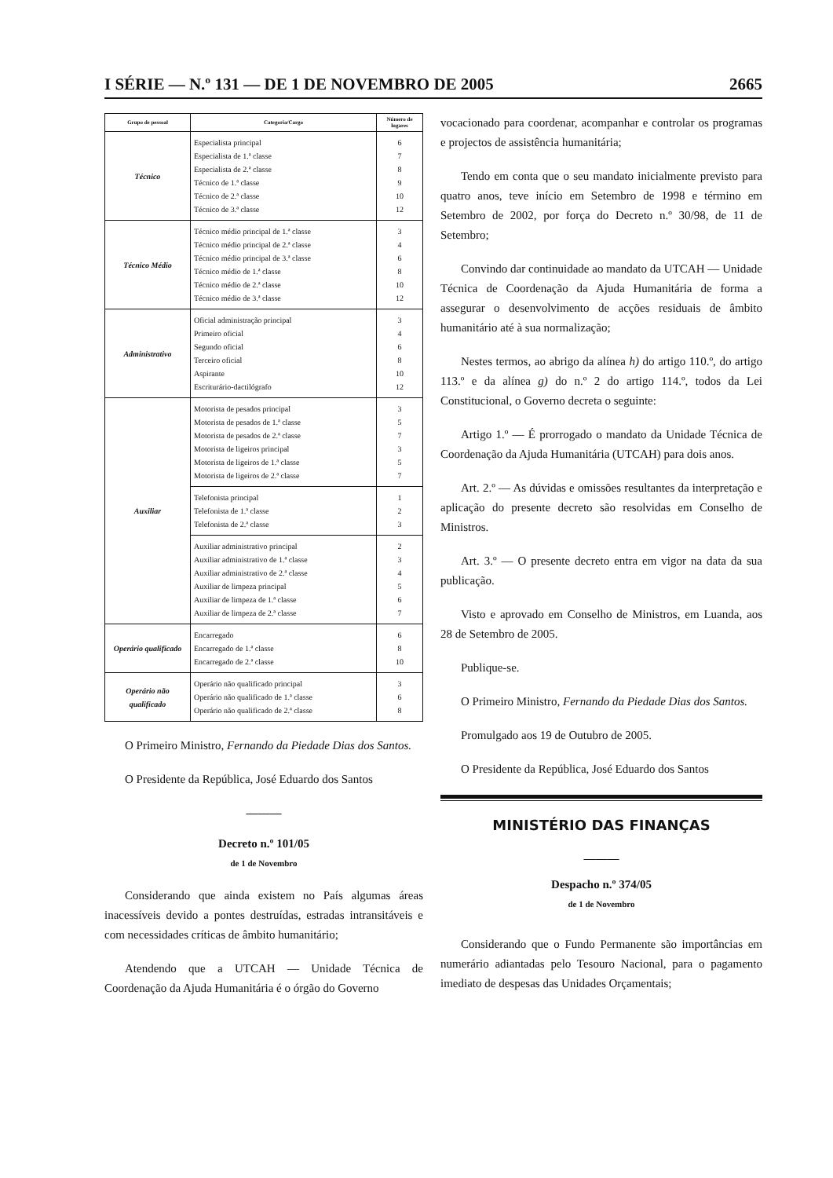I SÉRIE — N.º 131 — DE 1 DE NOVEMBRO DE 2005 2665
| Grupo de pessoal | Categoria/Cargo | Número de lugares |
| --- | --- | --- |
| Técnico | Especialista principal Especialista de 1.ª classe Especialista de 2.ª classe Técnico de 1.ª classe Técnico de 2.ª classe Técnico de 3.ª classe | 6 7 8 9 10 12 |
| Técnico Médio | Técnico médio principal de 1.ª classe Técnico médio principal de 2.ª classe Técnico médio principal de 3.ª classe Técnico médio de 1.ª classe Técnico médio de 2.ª classe Técnico médio de 3.ª classe | 3 4 6 8 10 12 |
| Administrativo | Oficial administração principal Primeiro oficial Segundo oficial Terceiro oficial Aspirante Escriturário-dactilógrafo | 3 4 6 8 10 12 |
| Auxiliar | Motorista de pesados principal Motorista de pesados de 1.ª classe Motorista de pesados de 2.ª classe Motorista de ligeiros principal Motorista de ligeiros de 1.ª classe Motorista de ligeiros de 2.ª classe | 3 5 7 3 5 7 |
| | Telefonista principal Telefonista de 1.ª classe Telefonista de 2.ª classe | 1 2 3 |
| | Auxiliar administrativo principal Auxiliar administrativo de 1.ª classe Auxiliar administrativo de 2.ª classe Auxiliar de limpeza principal Auxiliar de limpeza de 1.ª classe Auxiliar de limpeza de 2.ª classe | 2 3 4 5 6 7 |
| Operário qualificado | Encarregado Encarregado de 1.ª classe Encarregado de 2.ª classe | 6 8 10 |
| Operário não qualificado | Operário não qualificado principal Operário não qualificado de 1.ª classe Operário não qualificado de 2.ª classe | 3 6 8 |
O Primeiro Ministro, Fernando da Piedade Dias dos Santos.
O Presidente da República, José Eduardo dos Santos
———
Decreto n.º 101/05
de 1 de Novembro
Considerando que ainda existem no País algumas áreas inacessíveis devido a pontes destruídas, estradas intransitáveis e com necessidades críticas de âmbito humanitário;
Atendendo que a UTCAH — Unidade Técnica de Coordenação da Ajuda Humanitária é o órgão do Governo
vocacionado para coordenar, acompanhar e controlar os programas e projectos de assistência humanitária;
Tendo em conta que o seu mandato inicialmente previsto para quatro anos, teve início em Setembro de 1998 e término em Setembro de 2002, por força do Decreto n.º 30/98, de 11 de Setembro;
Convindo dar continuidade ao mandato da UTCAH — Unidade Técnica de Coordenação da Ajuda Humanitária de forma a assegurar o desenvolvimento de acções residuais de âmbito humanitário até à sua normalização;
Nestes termos, ao abrigo da alínea h) do artigo 110.º, do artigo 113.º e da alínea g) do n.º 2 do artigo 114.º, todos da Lei Constitucional, o Governo decreta o seguinte:
Artigo 1.º — É prorrogado o mandato da Unidade Técnica de Coordenação da Ajuda Humanitária (UTCAH) para dois anos.
Art. 2.º — As dúvidas e omissões resultantes da interpretação e aplicação do presente decreto são resolvidas em Conselho de Ministros.
Art. 3.º — O presente decreto entra em vigor na data da sua publicação.
Visto e aprovado em Conselho de Ministros, em Luanda, aos 28 de Setembro de 2005.
Publique-se.
O Primeiro Ministro, Fernando da Piedade Dias dos Santos.
Promulgado aos 19 de Outubro de 2005.
O Presidente da República, José Eduardo dos Santos
MINISTÉRIO DAS FINANÇAS
———
Despacho n.º 374/05
de 1 de Novembro
Considerando que o Fundo Permanente são importâncias em numerário adiantadas pelo Tesouro Nacional, para o pagamento imediato de despesas das Unidades Orçamentais;